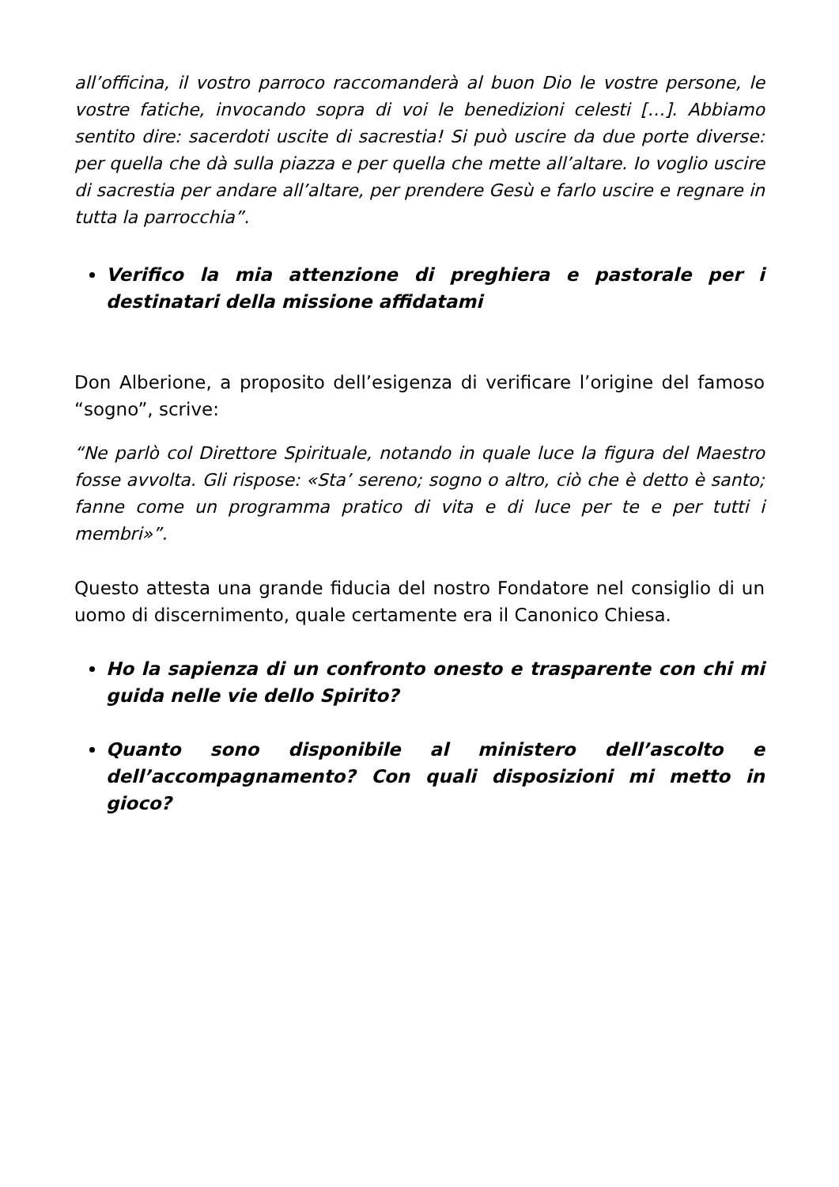all’officina, il vostro parroco raccomanderà al buon Dio le vostre persone, le vostre fatiche, invocando sopra di voi le benedizioni celesti […]. Abbiamo sentito dire: sacerdoti uscite di sacrestia! Si può uscire da due porte diverse: per quella che dà sulla piazza e per quella che mette all’altare. Io voglio uscire di sacrestia per andare all’altare, per prendere Gesù e farlo uscire e regnare in tutta la parrocchia”.
Verifico la mia attenzione di preghiera e pastorale per i destinatari della missione affidatami
Don Alberione, a proposito dell’esigenza di verificare l’origine del famoso “sogno”, scrive:
“Ne parlò col Direttore Spirituale, notando in quale luce la figura del Maestro fosse avvolta. Gli rispose: «Sta’ sereno; sogno o altro, ciò che è detto è santo; fanne come un programma pratico di vita e di luce per te e per tutti i membri»”.
Questo attesta una grande fiducia del nostro Fondatore nel consiglio di un uomo di discernimento, quale certamente era il Canonico Chiesa.
Ho la sapienza di un confronto onesto e trasparente con chi mi guida nelle vie dello Spirito?
Quanto sono disponibile al ministero dell’ascolto e dell’accompagnamento? Con quali disposizioni mi metto in gioco?